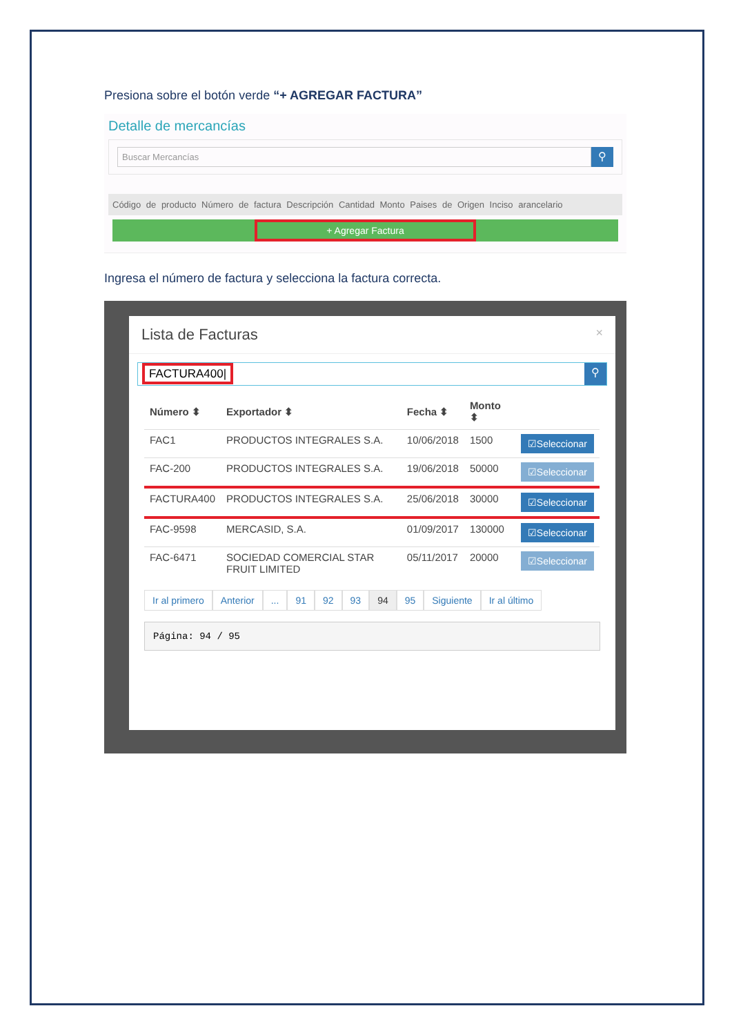Presiona sobre el botón verde “+ AGREGAR FACTURA”
Detalle de mercancías
Buscar Mercancías
⚲
Código de producto Número de factura Descripción Cantidad Monto Paises de Origen Inciso arancelario
+ Agregar Factura
Ingresa el número de factura y selecciona la factura correcta.
Lista de Facturas ×
FACTURA400|
⚲
| Número ⬍ | Exportador ⬍ | Fecha ⬍ | Monto ⬍ | |
| --- | --- | --- | --- | --- |
| FAC1 | PRODUCTOS INTEGRALES S.A. | 10/06/2018 | 1500 | ☑Seleccionar |
| FAC-200 | PRODUCTOS INTEGRALES S.A. | 19/06/2018 | 50000 | ☑Seleccionar |
| FACTURA400 | PRODUCTOS INTEGRALES S.A. | 25/06/2018 | 30000 | ☑Seleccionar |
| FAC-9598 | MERCASID, S.A. | 01/09/2017 | 130000 | ☑Seleccionar |
| FAC-6471 | SOCIEDAD COMERCIAL STAR FRUIT LIMITED | 05/11/2017 | 20000 | ☑Seleccionar |
Ir al primero Anterior ... 91 92 93 94 95 Siguiente Ir al último
Página: 94 / 95